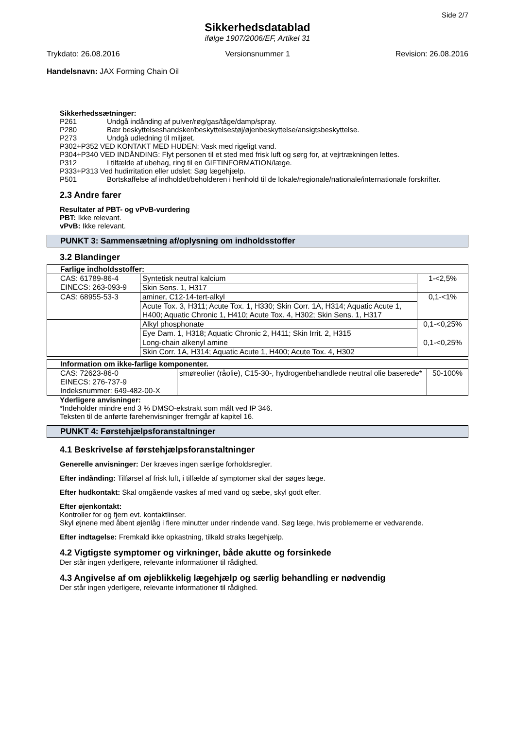Side 2/7
Sikkerhedsdatablad
ifølge 1907/2006/EF, Artikel 31
Trykdato: 26.08.2016 Versionsnummer 1 Revision: 26.08.2016
Handelsnavn: JAX Forming Chain Oil
Sikkerhedssætninger:
P261 Undgå indånding af pulver/røg/gas/tåge/damp/spray.
P280 Bær beskyttelseshandsker/beskyttelsestøj/øjenbeskyttelse/ansigtsbeskyttelse.
P273 Undgå udledning til miljøet.
P302+P352 VED KONTAKT MED HUDEN: Vask med rigeligt vand.
P304+P340 VED INDÅNDING: Flyt personen til et sted med frisk luft og sørg for, at vejrtrækningen lettes.
P312 I tilfælde af ubehag, ring til en GIFTINFORMATION/læge.
P333+P313 Ved hudirritation eller udslet: Søg lægehjælp.
P501 Bortskaffelse af indholdet/beholderen i henhold til de lokale/regionale/nationale/internationale forskrifter.
2.3 Andre farer
Resultater af PBT- og vPvB-vurdering
PBT: Ikke relevant.
vPvB: Ikke relevant.
PUNKT 3: Sammensætning af/oplysning om indholdsstoffer
3.2 Blandinger
| Farlige indholdsstoffer: | | |
| CAS: 61789-86-4 EINECS: 263-093-9 | Syntetisk neutral kalcium | 1-<2,5% |
| | Skin Sens. 1, H317 | |
| CAS: 68955-53-3 | aminer, C12-14-tert-alkyl | 0,1-<1% |
| | Acute Tox. 3, H311; Acute Tox. 1, H330; Skin Corr. 1A, H314; Aquatic Acute 1, H400; Aquatic Chronic 1, H410; Acute Tox. 4, H302; Skin Sens. 1, H317 | |
| | Alkyl phosphonate | 0,1-<0,25% |
| | Eye Dam. 1, H318; Aquatic Chronic 2, H411; Skin Irrit. 2, H315 | |
| | Long-chain alkenyl amine | 0,1-<0,25% |
| | Skin Corr. 1A, H314; Aquatic Acute 1, H400; Acute Tox. 4, H302 | |
| Information om ikke-farlige komponenter. | | |
| CAS: 72623-86-0 EINECS: 276-737-9 Indeksnummer: 649-482-00-X | smøreolier (råolie), C15-30-, hydrogenbehandlede neutral olie baserede* | 50-100% |
Yderligere anvisninger:
*Indeholder mindre end 3 % DMSO-ekstrakt som målt ved IP 346.
Teksten til de anførte farehenvisninger fremgår af kapitel 16.
PUNKT 4: Førstehjælpsforanstaltninger
4.1 Beskrivelse af førstehjælpsforanstaltninger
Generelle anvisninger: Der kræves ingen særlige forholdsregler.
Efter indånding: Tilførsel af frisk luft, i tilfælde af symptomer skal der søges læge.
Efter hudkontakt: Skal omgående vaskes af med vand og sæbe, skyl godt efter.
Efter øjenkontakt:
Kontroller for og fjern evt. kontaktlinser.
Skyl øjnene med åbent øjenlåg i flere minutter under rindende vand. Søg læge, hvis problemerne er vedvarende.
Efter indtagelse: Fremkald ikke opkastning, tilkald straks lægehjælp.
4.2 Vigtigste symptomer og virkninger, både akutte og forsinkede
Der står ingen yderligere, relevante informationer til rådighed.
4.3 Angivelse af om øjeblikkelig lægehjælp og særlig behandling er nødvendig
Der står ingen yderligere, relevante informationer til rådighed.